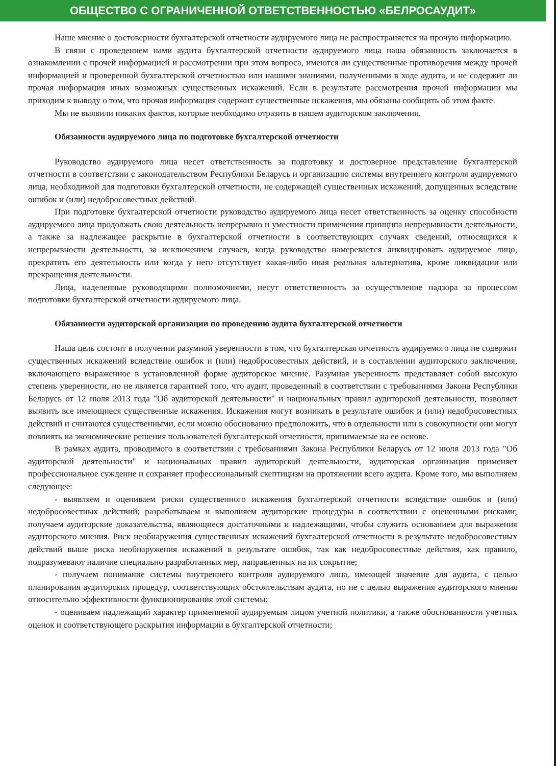ОБЩЕСТВО С ОГРАНИЧЕННОЙ ОТВЕТСТВЕННОСТЬЮ «БЕЛРОСАУДИТ»
Наше мнение о достоверности бухгалтерской отчетности аудируемого лица не распространяется на прочую информацию.
В связи с проведением нами аудита бухгалтерской отчетности аудируемого лица наша обязанность заключается в ознакомлении с прочей информацией и рассмотрении при этом вопроса, имеются ли существенные противоречия между прочей информацией и проверенной бухгалтерской отчетностью или нашими знаниями, полученными в ходе аудита, и не содержит ли прочая информация иных возможных существенных искажений. Если в результате рассмотрения прочей информации мы приходим к выводу о том, что прочая информация содержит существенные искажения, мы обязаны сообщить об этом факте.
Мы не выявили никаких фактов, которые необходимо отразить в нашем аудиторском заключении.
Обязанности аудируемого лица по подготовке бухгалтерской отчетности
Руководство аудируемого лица несет ответственность за подготовку и достоверное представление бухгалтерской отчетности в соответствии с законодательством Республики Беларусь и организацию системы внутреннего контроля аудируемого лица, необходимой для подготовки бухгалтерской отчетности, не содержащей существенных искажений, допущенных вследствие ошибок и (или) недобросовестных действий.
При подготовке бухгалтерской отчетности руководство аудируемого лица несет ответственность за оценку способности аудируемого лица продолжать свою деятельность непрерывно и уместности применения принципа непрерывности деятельности, а также за надлежащее раскрытие в бухгалтерской отчетности в соответствующих случаях сведений, относящихся к непрерывности деятельности, за исключением случаев, когда руководство намеревается ликвидировать аудируемое лицо, прекратить его деятельность или когда у него отсутствует какая-либо иная реальная альтернатива, кроме ликвидации или прекращения деятельности.
Лица, наделенные руководящими полномочиями, несут ответственность за осуществление надзора за процессом подготовки бухгалтерской отчетности аудируемого лица.
Обязанности аудиторской организации по проведению аудита бухгалтерской отчетности
Наша цель состоит в получении разумной уверенности в том, что бухгалтерская отчетность аудируемого лица не содержит существенных искажений вследствие ошибок и (или) недобросовестных действий, и в составлении аудиторского заключения, включающего выраженное в установленной форме аудиторское мнение. Разумная уверенность представляет собой высокую степень уверенности, но не является гарантией того, что аудит, проведенный в соответствии с требованиями Закона Республики Беларусь от 12 июля 2013 года "Об аудиторской деятельности" и национальных правил аудиторской деятельности, позволяет выявить все имеющиеся существенные искажения. Искажения могут возникать в результате ошибок и (или) недобросовестных действий и считаются существенными, если можно обоснованно предположить, что в отдельности или в совокупности они могут повлиять на экономические решения пользователей бухгалтерской отчетности, принимаемые на ее основе.
В рамках аудита, проводимого в соответствии с требованиями Закона Республики Беларусь от 12 июля 2013 года "Об аудиторской деятельности" и национальных правил аудиторской деятельности, аудиторская организация применяет профессиональное суждение и сохраняет профессиональный скептицизм на протяжении всего аудита. Кроме того, мы выполняем следующее:
- выявляем и оцениваем риски существенного искажения бухгалтерской отчетности вследствие ошибок и (или) недобросовестных действий; разрабатываем и выполняем аудиторские процедуры в соответствии с оцененными рисками; получаем аудиторские доказательства, являющиеся достаточными и надлежащими, чтобы служить основанием для выражения аудиторского мнения. Риск необнаружения существенных искажений бухгалтерской отчетности в результате недобросовестных действий выше риска необнаружения искажений в результате ошибок, так как недобросовестные действия, как правило, подразумевают наличие специально разработанных мер, направленных на их сокрытие;
- получаем понимание системы внутреннего контроля аудируемого лица, имеющей значение для аудита, с целью планирования аудиторских процедур, соответствующих обстоятельствам аудита, но не с целью выражения аудиторского мнения относительно эффективности функционирования этой системы;
- оцениваем надлежащий характер применяемой аудируемым лицом учетной политики, а также обоснованности учетных оценок и соответствующего раскрытия информации в бухгалтерской отчетности;